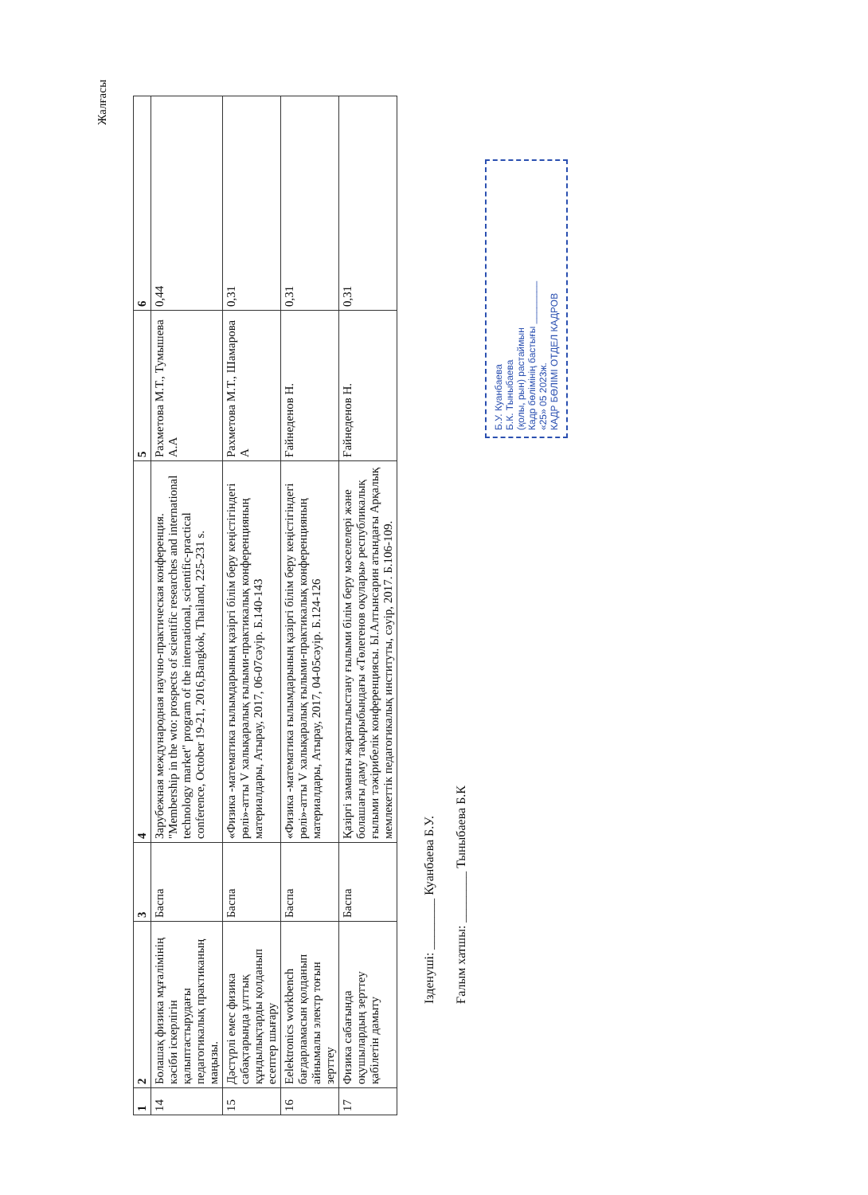Жалғасы
| 1 | 2 | 3 | 4 | 5 | 6 |
| --- | --- | --- | --- | --- | --- |
| 14 | Болашақ физика мұғалімінің кәсіби іскерлігін қалыптастырудағы педагогикалық практиканың маңызы. | Баспа | Зарубежная международная научно-практическая конференция. "Membership in the wto: prospects of scientific researches and international technology market" program of the international, scientific-practical conference, October 19-21, 2016,Bangkok, Thailand, 225-231 s. | Рахметова М.Т., Тумышева А.А | 0,44 |
| 15 | Дәстүрлі емес физика сабақтарында ұлттық құндылықтарды қолданып есептер шығару | Баспа | «Физика -математика ғылымдарының қазіргі білім беру кеңістігіндегі рөлі»-атты V халықаралық ғылыми-практикалық конференцияның материалдары, Атырау, 2017, 06-07сәуір. Б.140-143 | Рахметова М.Т., Шамарова А | 0,31 |
| 16 | Eelektronics workbench бағдарламасын қолданып айнымалы электр тоғын зерттеу | Баспа | «Физика -математика ғылымдарының қазіргі білім беру кеңістігіндегі рөлі»-атты V халықаралық ғылыми-практикалық конференцияның материалдары, Атырау, 2017, 04-05сәуір. Б.124-126 | Ғайнеденов Н. | 0,31 |
| 17 | Физика сабағында оқушылардың зерттеу қабілетін дамыту | Баспа | Қазіргі заманғы жаратылыстану ғылыми білім беру мәселелері және болашағы даму тақырыбындағы «Төлегенов оқулары» республикалық ғылыми тәжірибелік конференциясы. Ы.Алтынсарин атындағы Арқалық мемлекеттік педагогикалық институты, сәуір, 2017. Б.106-109. | Ғайнеденов Н. | 0,31 |
Ізденуші: ________ Куанбаева Б.У.
Ғалым хатшы: ________ Тыныбаева Б.К
Б.У. Куанбаева
Б.К. Тыныбаева
(қолы, рын) растаймын
Кадр бөлімінің бастығы ________
«25» 05 2023ж.
КАДР БӨЛІМІ ОТДЕЛ КАДРОВ